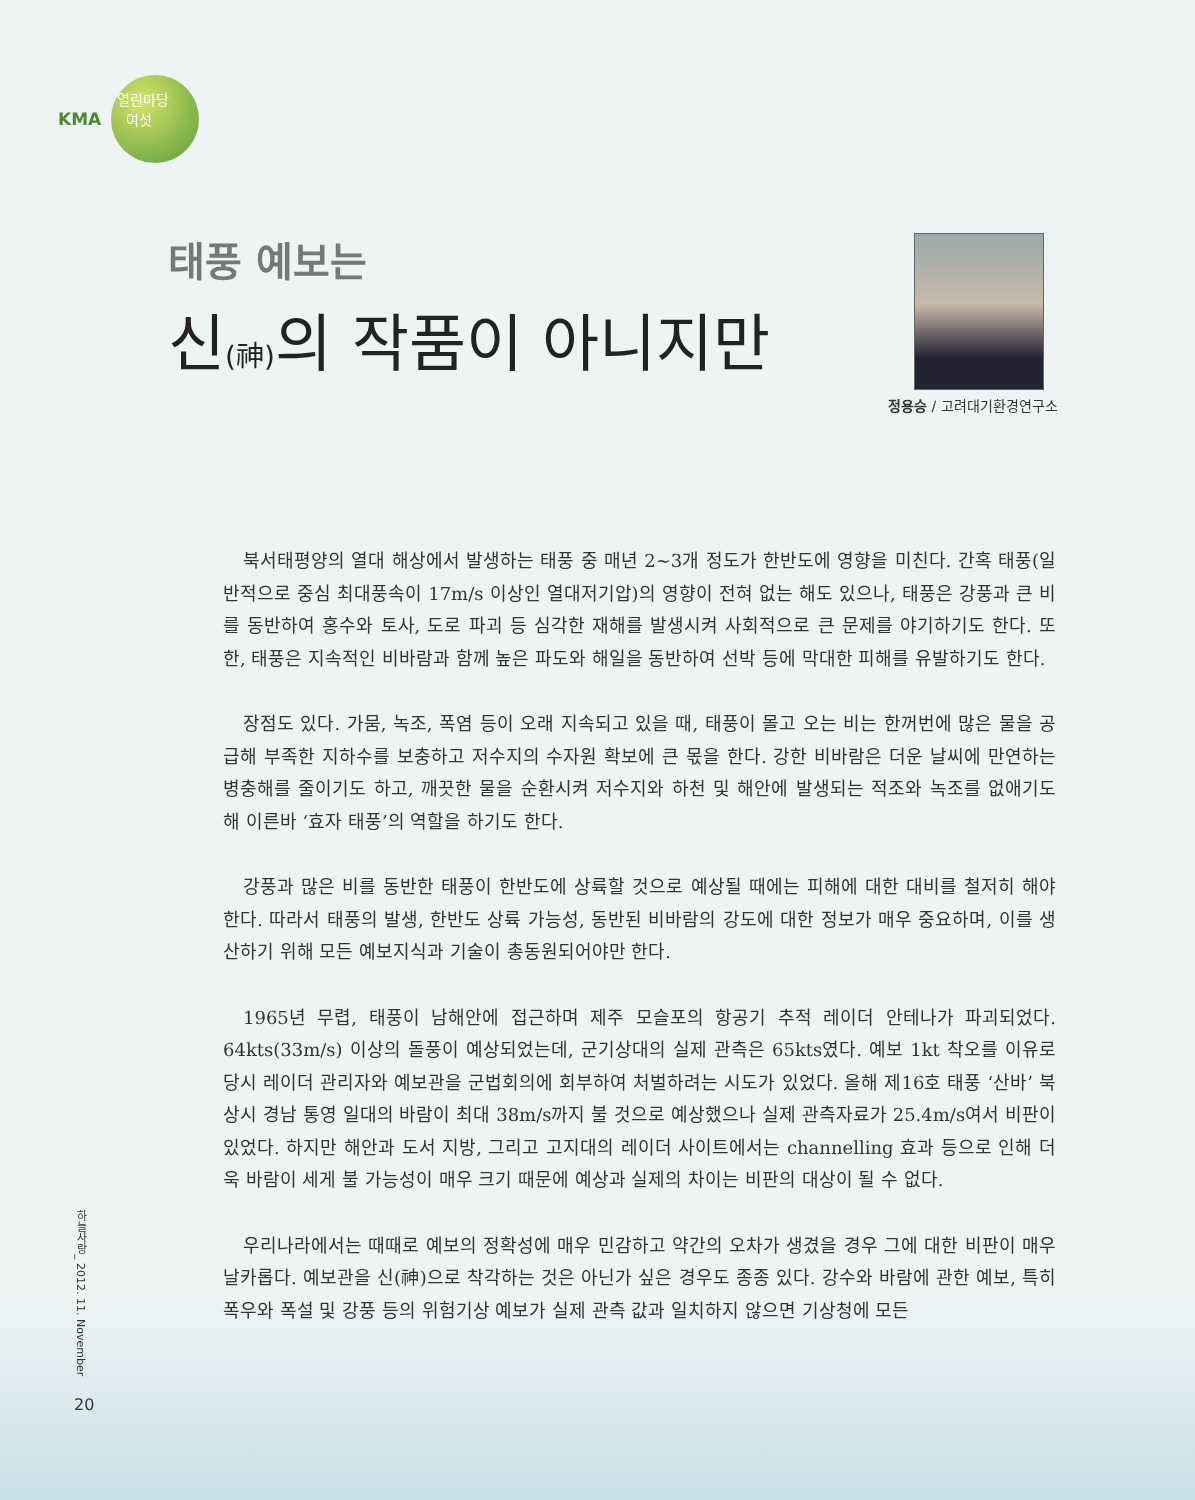KMA
열린마당
여섯
태풍 예보는
신(神) 의 작품이 아니지만
정용승 / 고려대기환경연구소
북서태평양의 열대 해상에서 발생하는 태풍 중 매년 2~3개 정도가 한반도에 영향을 미친다. 간혹 태풍(일반적으로 중심 최대풍속이 17m/s 이상인 열대저기압)의 영향이 전혀 없는 해도 있으나, 태풍은 강풍과 큰 비를 동반하여 홍수와 토사, 도로 파괴 등 심각한 재해를 발생시켜 사회적으로 큰 문제를 야기하기도 한다. 또한, 태풍은 지속적인 비바람과 함께 높은 파도와 해일을 동반하여 선박 등에 막대한 피해를 유발하기도 한다.
장점도 있다. 가뭄, 녹조, 폭염 등이 오래 지속되고 있을 때, 태풍이 몰고 오는 비는 한꺼번에 많은 물을 공급해 부족한 지하수를 보충하고 저수지의 수자원 확보에 큰 몫을 한다. 강한 비바람은 더운 날씨에 만연하는 병충해를 줄이기도 하고, 깨끗한 물을 순환시켜 저수지와 하천 및 해안에 발생되는 적조와 녹조를 없애기도 해 이른바 ‘효자 태풍’의 역할을 하기도 한다.
강풍과 많은 비를 동반한 태풍이 한반도에 상륙할 것으로 예상될 때에는 피해에 대한 대비를 철저히 해야 한다. 따라서 태풍의 발생, 한반도 상륙 가능성, 동반된 비바람의 강도에 대한 정보가 매우 중요하며, 이를 생산하기 위해 모든 예보지식과 기술이 총동원되어야만 한다.
1965년 무렵, 태풍이 남해안에 접근하며 제주 모슬포의 항공기 추적 레이더 안테나가 파괴되었다. 64kts(33m/s) 이상의 돌풍이 예상되었는데, 군기상대의 실제 관측은 65kts였다. 예보 1kt 착오를 이유로 당시 레이더 관리자와 예보관을 군법회의에 회부하여 처벌하려는 시도가 있었다. 올해 제16호 태풍 ‘산바’ 북상시 경남 통영 일대의 바람이 최대 38m/s까지 불 것으로 예상했으나 실제 관측자료가 25.4m/s여서 비판이 있었다. 하지만 해안과 도서 지방, 그리고 고지대의 레이더 사이트에서는 channelling 효과 등으로 인해 더욱 바람이 세게 불 가능성이 매우 크기 때문에 예상과 실제의 차이는 비판의 대상이 될 수 없다.
우리나라에서는 때때로 예보의 정확성에 매우 민감하고 약간의 오차가 생겼을 경우 그에 대한 비판이 매우 날카롭다. 예보관을 신(神)으로 착각하는 것은 아닌가 싶은 경우도 종종 있다. 강수와 바람에 관한 예보, 특히 폭우와 폭설 및 강풍 등의 위험기상 예보가 실제 관측 값과 일치하지 않으면 기상청에 모든
하늘사랑_ 2012. 11. November
20